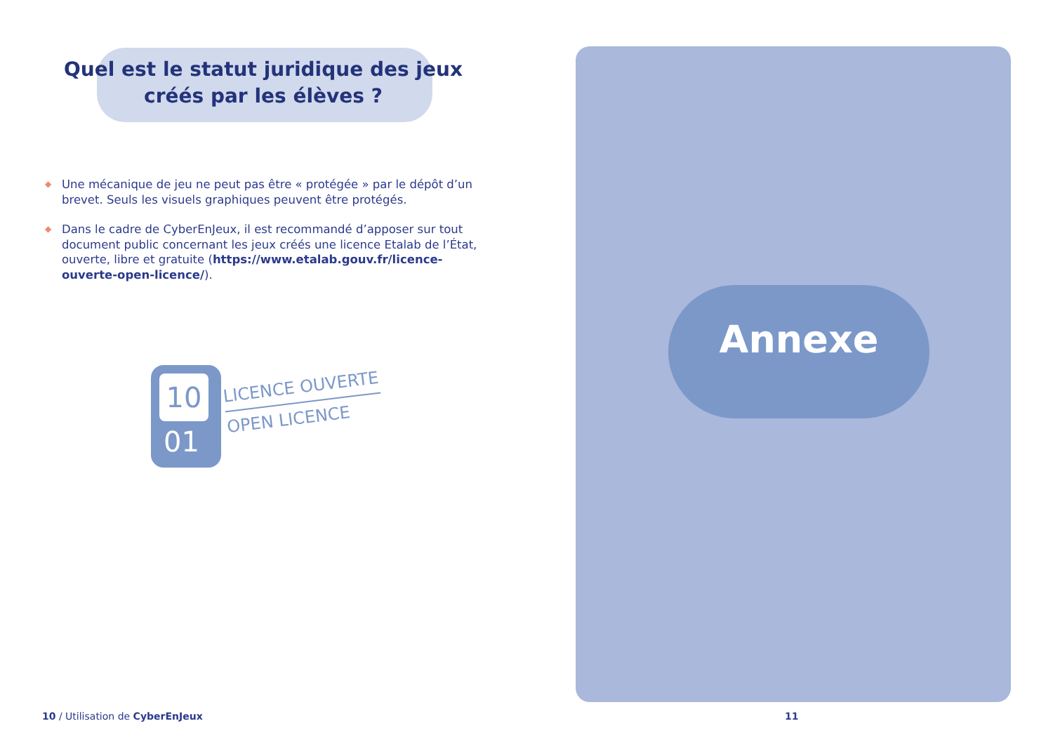Quel est le statut juridique des jeux créés par les élèves ?
◆ Une mécanique de jeu ne peut pas être « protégée » par le dépôt d’un brevet. Seuls les visuels graphiques peuvent être protégés.
◆ Dans le cadre de CyberEnJeux, il est recommandé d’apposer sur tout document public concernant les jeux créés une licence Etalab de l’État, ouverte, libre et gratuite (https://www.etalab.gouv.fr/licence-ouverte-open-licence/).
10
01
LICENCE OUVERTE
OPEN LICENCE
10 / Utilisation de CyberEnJeux
Annexe
11